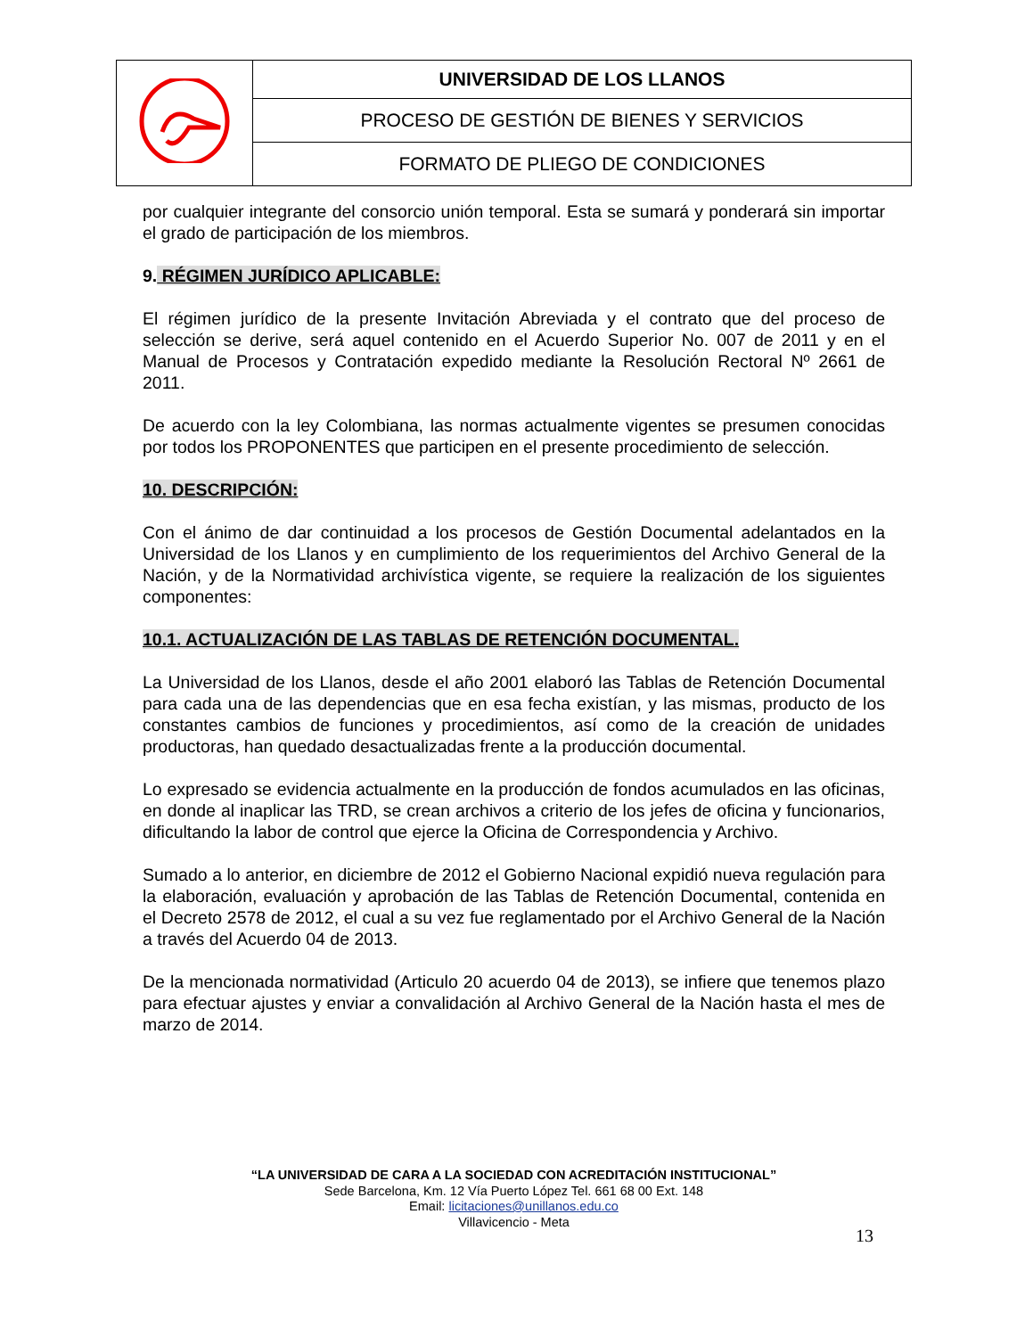| | UNIVERSIDAD DE LOS LLANOS |
| | PROCESO DE GESTIÓN DE BIENES Y SERVICIOS |
| | FORMATO DE PLIEGO DE CONDICIONES |
por cualquier integrante del consorcio unión temporal. Esta se sumará y ponderará sin importar el grado de participación de los miembros.
9. RÉGIMEN JURÍDICO APLICABLE:
El régimen jurídico de la presente Invitación Abreviada y el contrato que del proceso de selección se derive, será aquel contenido en el Acuerdo Superior No. 007 de 2011 y en el Manual de Procesos y Contratación expedido mediante la Resolución Rectoral Nº 2661 de 2011.
De acuerdo con la ley Colombiana, las normas actualmente vigentes se presumen conocidas por todos los PROPONENTES que participen en el presente procedimiento de selección.
10. DESCRIPCIÓN:
Con el ánimo de dar continuidad a los procesos de Gestión Documental adelantados en la Universidad de los Llanos y en cumplimiento de los requerimientos del Archivo General de la Nación, y de la Normatividad archivística vigente, se requiere la realización de los siguientes componentes:
10.1. ACTUALIZACIÓN DE LAS TABLAS DE RETENCIÓN DOCUMENTAL.
La Universidad de los Llanos, desde el año 2001 elaboró las Tablas de Retención Documental para cada una de las dependencias que en esa fecha existían, y las mismas, producto de los constantes cambios de funciones y procedimientos, así como de la creación de unidades productoras, han quedado desactualizadas frente a la producción documental.
Lo expresado se evidencia actualmente en la producción de fondos acumulados en las oficinas, en donde al inaplicar las TRD, se crean archivos a criterio de los jefes de oficina y funcionarios, dificultando la labor de control que ejerce la Oficina de Correspondencia y Archivo.
Sumado a lo anterior, en diciembre de 2012 el Gobierno Nacional expidió nueva regulación para la elaboración, evaluación y aprobación de las Tablas de Retención Documental, contenida en el Decreto 2578 de 2012, el cual a su vez fue reglamentado por el Archivo General de la Nación a través del Acuerdo 04 de 2013.
De la mencionada normatividad (Articulo 20 acuerdo 04 de 2013), se infiere que tenemos plazo para efectuar ajustes y enviar a convalidación al Archivo General de la Nación hasta el mes de marzo de 2014.
“LA UNIVERSIDAD DE CARA A LA SOCIEDAD CON ACREDITACIÓN INSTITUCIONAL”
Sede Barcelona, Km. 12 Vía Puerto López Tel. 661 68 00 Ext. 148
Email: licitaciones@unillanos.edu.co
Villavicencio - Meta
13